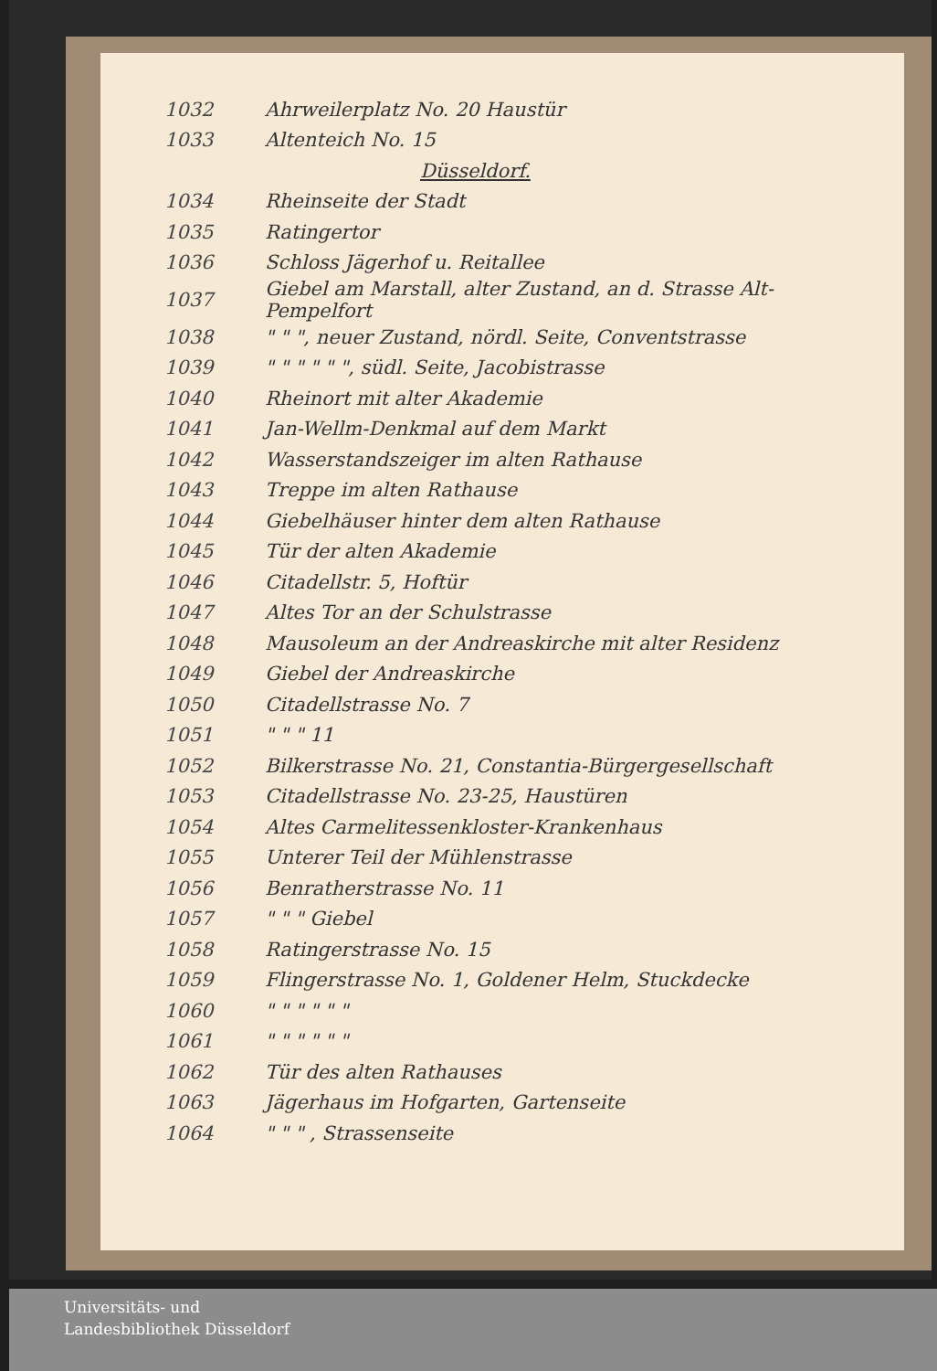| 1032 | Ahrweilerplatz No. 20 Haustür |
| 1033 | Altenteich No. 15 |
| | Düsseldorf. |
| 1034 | Rheinseite der Stadt |
| 1035 | Ratingertor |
| 1036 | Schloss Jägerhof u. Reitallee |
| 1037 | Giebel am Marstall, alter Zustand, an d. Strasse Alt-Pempelfort |
| 1038 | " " ", neuer Zustand, nördl. Seite, Conventstrasse |
| 1039 | " " " " " ", südl. Seite, Jacobistrasse |
| 1040 | Rheinort mit alter Akademie |
| 1041 | Jan-Wellm-Denkmal auf dem Markt |
| 1042 | Wasserstandszeiger im alten Rathause |
| 1043 | Treppe im alten Rathause |
| 1044 | Giebelhäuser hinter dem alten Rathause |
| 1045 | Tür der alten Akademie |
| 1046 | Citadellstr. 5, Hoftür |
| 1047 | Altes Tor an der Schulstrasse |
| 1048 | Mausoleum an der Andreaskirche mit alter Residenz |
| 1049 | Giebel der Andreaskirche |
| 1050 | Citadellstrasse No. 7 |
| 1051 | " " " 11 |
| 1052 | Bilkerstrasse No. 21, Constantia-Bürgergesellschaft |
| 1053 | Citadellstrasse No. 23-25, Haustüren |
| 1054 | Altes Carmelitessenkloster-Krankenhaus |
| 1055 | Unterer Teil der Mühlenstrasse |
| 1056 | Benratherstrasse No. 11 |
| 1057 | " " " Giebel |
| 1058 | Ratingerstrasse No. 15 |
| 1059 | Flingerstrasse No. 1, Goldener Helm, Stuckdecke |
| 1060 | " " " " " " |
| 1061 | " " " " " " |
| 1062 | Tür des alten Rathauses |
| 1063 | Jägerhaus im Hofgarten, Gartenseite |
| 1064 | " " " , Strassenseite |
Universitäts- und
Landesbibliothek Düsseldorf